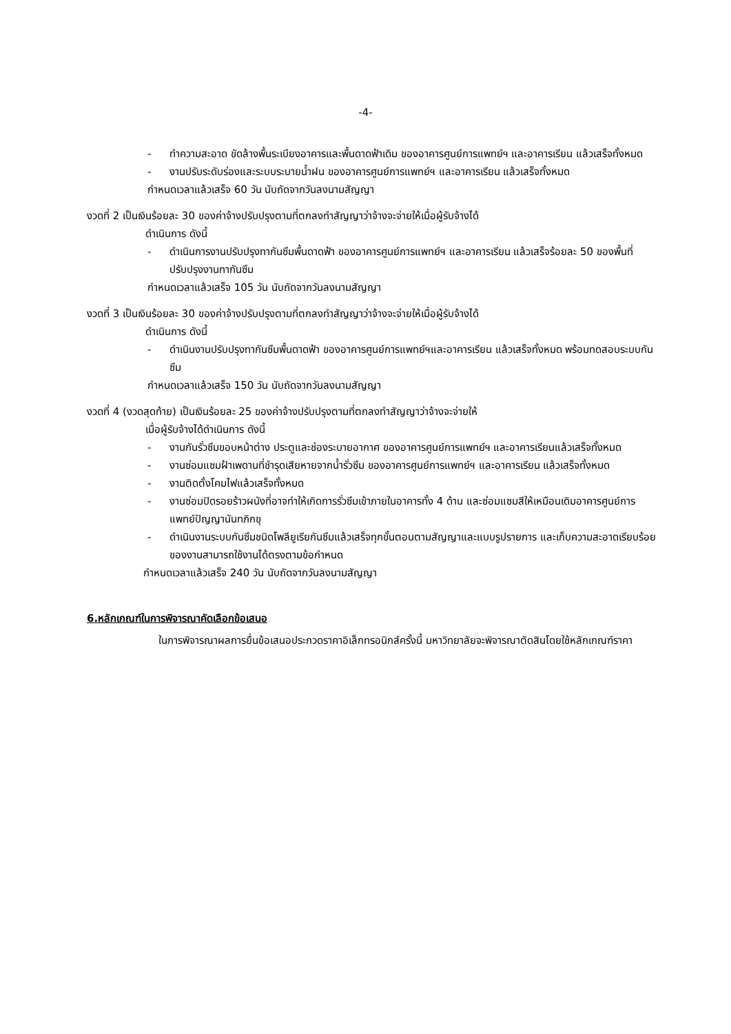-4-
- ทำความสะอาด ขัดล้างพื้นระเบียงอาคารและพื้นดาดฟ้าเดิม ของอาคารศูนย์การแพทย์ฯ และอาคารเรียน แล้วเสร็จทั้งหมด
- งานปรับระดับร่องและระบบระบายน้ำฝน ของอาคารศูนย์การแพทย์ฯ และอาคารเรียน แล้วเสร็จทั้งหมด
กำหนดเวลาแล้วเสร็จ 60 วัน นับถัดจากวันลงนามสัญญา
งวดที่ 2 เป็นเงินร้อยละ 30 ของค่าจ้างปรับปรุงตามที่ตกลงทำสัญญาว่าจ้างจะจ่ายให้เมื่อผู้รับจ้างได้
ดำเนินการ ดังนี้
- ดำเนินการงานปรับปรุงทากันซึมพื้นดาดฟ้า ของอาคารศูนย์การแพทย์ฯ และอาคารเรียน แล้วเสร็จร้อยละ 50 ของพื้นที่ปรับปรุงงานทากันซึม
กำหนดเวลาแล้วเสร็จ 105 วัน นับถัดจากวันลงนามสัญญา
งวดที่ 3 เป็นเงินร้อยละ 30 ของค่าจ้างปรับปรุงตามที่ตกลงทำสัญญาว่าจ้างจะจ่ายให้เมื่อผู้รับจ้างได้
ดำเนินการ ดังนี้
- ดำเนินงานปรับปรุงทากันซึมพื้นดาดฟ้า ของอาคารศูนย์การแพทย์ฯและอาคารเรียน แล้วเสร็จทั้งหมด พร้อมทดสอบระบบกันซึม
กำหนดเวลาแล้วเสร็จ 150 วัน นับถัดจากวันลงนามสัญญา
งวดที่ 4 (งวดสุดท้าย) เป็นเงินร้อยละ 25 ของค่าจ้างปรับปรุงตามที่ตกลงทำสัญญาว่าจ้างจะจ่ายให้
เมื่อผู้รับจ้างได้ดำเนินการ ดังนี้
- งานกันรั่วซึมขอบหน้าต่าง ประตูและช่องระบายอากาศ ของอาคารศูนย์การแพทย์ฯ และอาคารเรียนแล้วเสร็จทั้งหมด
- งานซ่อมแซมฝ้าเพดานที่ชำรุดเสียหายจากน้ำรั่วซึม ของอาคารศูนย์การแพทย์ฯ และอาคารเรียน แล้วเสร็จทั้งหมด
- งานติดตั้งโคมไฟแล้วเสร็จทั้งหมด
- งานซ่อมปิดรอยร้าวผนังที่อาจทำให้เกิดการรั่วซึมเข้าภายในอาคารทั้ง 4 ด้าน และซ่อมแซมสีให้เหมือนเดิมอาคารศูนย์การแพทย์ปัญญานันทภิกขุ
- ดำเนินงานระบบกันซึมชนิดโพลียูเรียกันซึมแล้วเสร็จทุกขั้นตอนตามสัญญาและแบบรูปรายการ และเก็บความสะอาดเรียบร้อยของงานสามารถใช้งานได้ตรงตามข้อกำหนด
กำหนดเวลาแล้วเสร็จ 240 วัน นับถัดจากวันลงนามสัญญา
6.หลักเกณฑ์ในการพิจารณาคัดเลือกข้อเสนอ
ในการพิจารณาผลการยื่นข้อเสนอประกวดราคาอิเล็กทรอนิกส์ครั้งนี้ มหาวิทยาลัยจะพิจารณาตัดสินโดยใช้หลักเกณฑ์ราคา